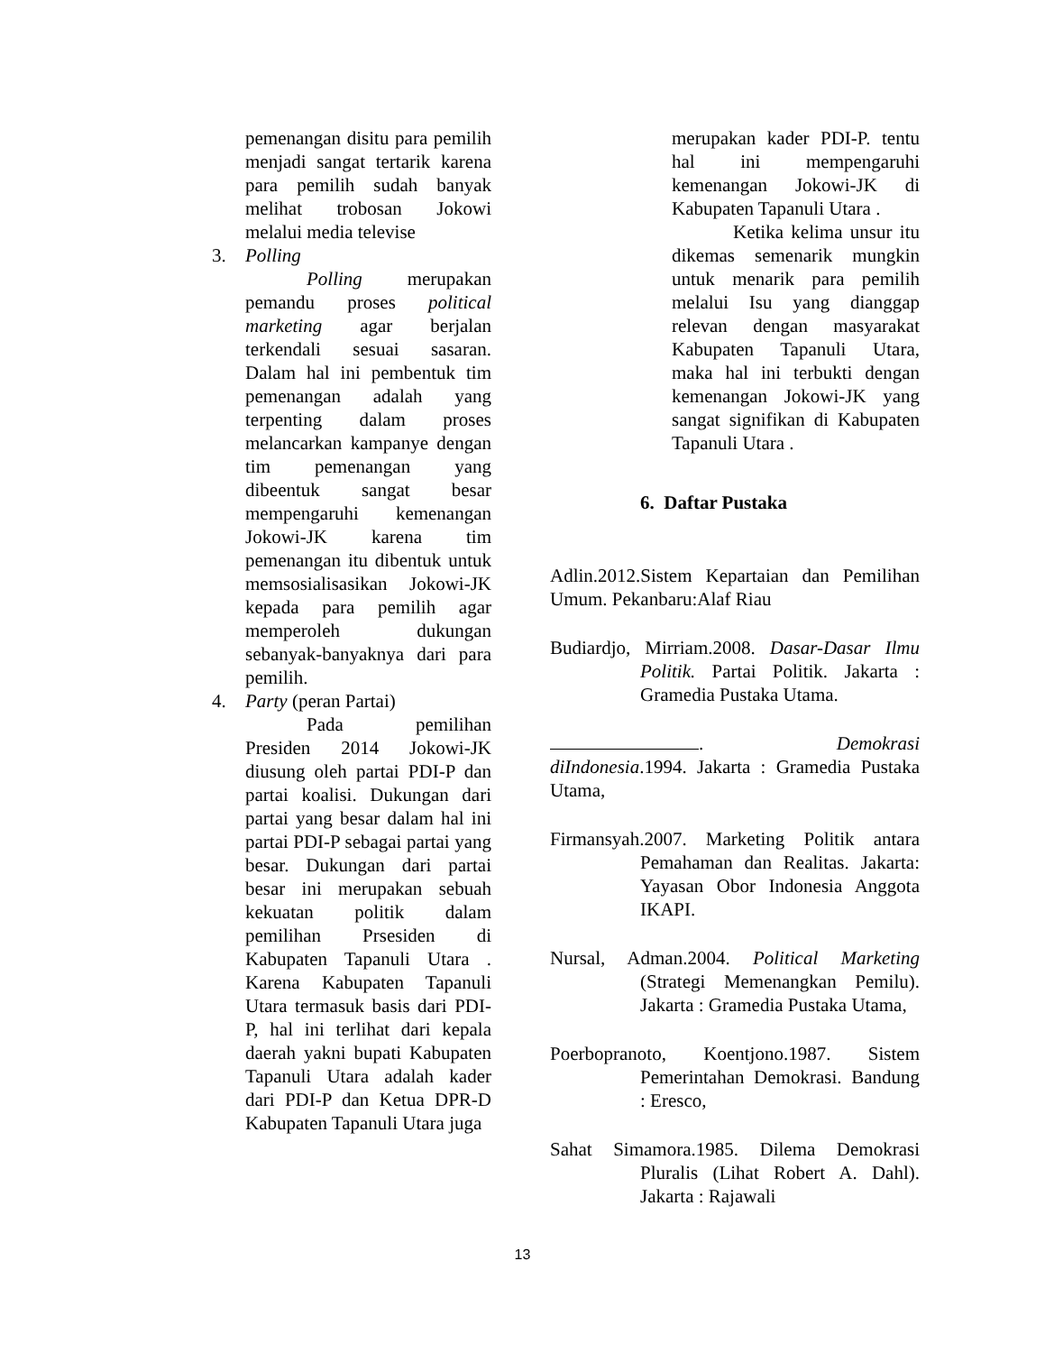pemenangan disitu para pemilih menjadi sangat tertarik karena para pemilih sudah banyak melihat trobosan Jokowi melalui media televise
3. Polling
Polling merupakan pemandu proses political marketing agar berjalan terkendali sesuai sasaran. Dalam hal ini pembentuk tim pemenangan adalah yang terpenting dalam proses melancarkan kampanye dengan tim pemenangan yang dibeentuk sangat besar mempengaruhi kemenangan Jokowi-JK karena tim pemenangan itu dibentuk untuk memsosialisasikan Jokowi-JK kepada para pemilih agar memperoleh dukungan sebanyak-banyaknya dari para pemilih.
4. Party (peran Partai)
Pada pemilihan Presiden 2014 Jokowi-JK diusung oleh partai PDI-P dan partai koalisi. Dukungan dari partai yang besar dalam hal ini partai PDI-P sebagai partai yang besar. Dukungan dari partai besar ini merupakan sebuah kekuatan politik dalam pemilihan Prsesiden di Kabupaten Tapanuli Utara . Karena Kabupaten Tapanuli Utara termasuk basis dari PDI-P, hal ini terlihat dari kepala daerah yakni bupati Kabupaten Tapanuli Utara adalah kader dari PDI-P dan Ketua DPR-D Kabupaten Tapanuli Utara juga
merupakan kader PDI-P. tentu hal ini mempengaruhi kemenangan Jokowi-JK di Kabupaten Tapanuli Utara .
Ketika kelima unsur itu dikemas semenarik mungkin untuk menarik para pemilih melalui Isu yang dianggap relevan dengan masyarakat Kabupaten Tapanuli Utara, maka hal ini terbukti dengan kemenangan Jokowi-JK yang sangat signifikan di Kabupaten Tapanuli Utara .
6. Daftar Pustaka
Adlin.2012.Sistem Kepartaian dan Pemilihan Umum. Pekanbaru:Alaf Riau
Budiardjo, Mirriam.2008. Dasar-Dasar Ilmu Politik. Partai Politik. Jakarta : Gramedia Pustaka Utama.
. Demokrasi diIndonesia.1994. Jakarta : Gramedia Pustaka Utama,
Firmansyah.2007. Marketing Politik antara Pemahaman dan Realitas. Jakarta: Yayasan Obor Indonesia Anggota IKAPI.
Nursal, Adman.2004. Political Marketing (Strategi Memenangkan Pemilu). Jakarta : Gramedia Pustaka Utama,
Poerbopranoto, Koentjono.1987. Sistem Pemerintahan Demokrasi. Bandung : Eresco,
Sahat Simamora.1985. Dilema Demokrasi Pluralis (Lihat Robert A. Dahl). Jakarta : Rajawali
13